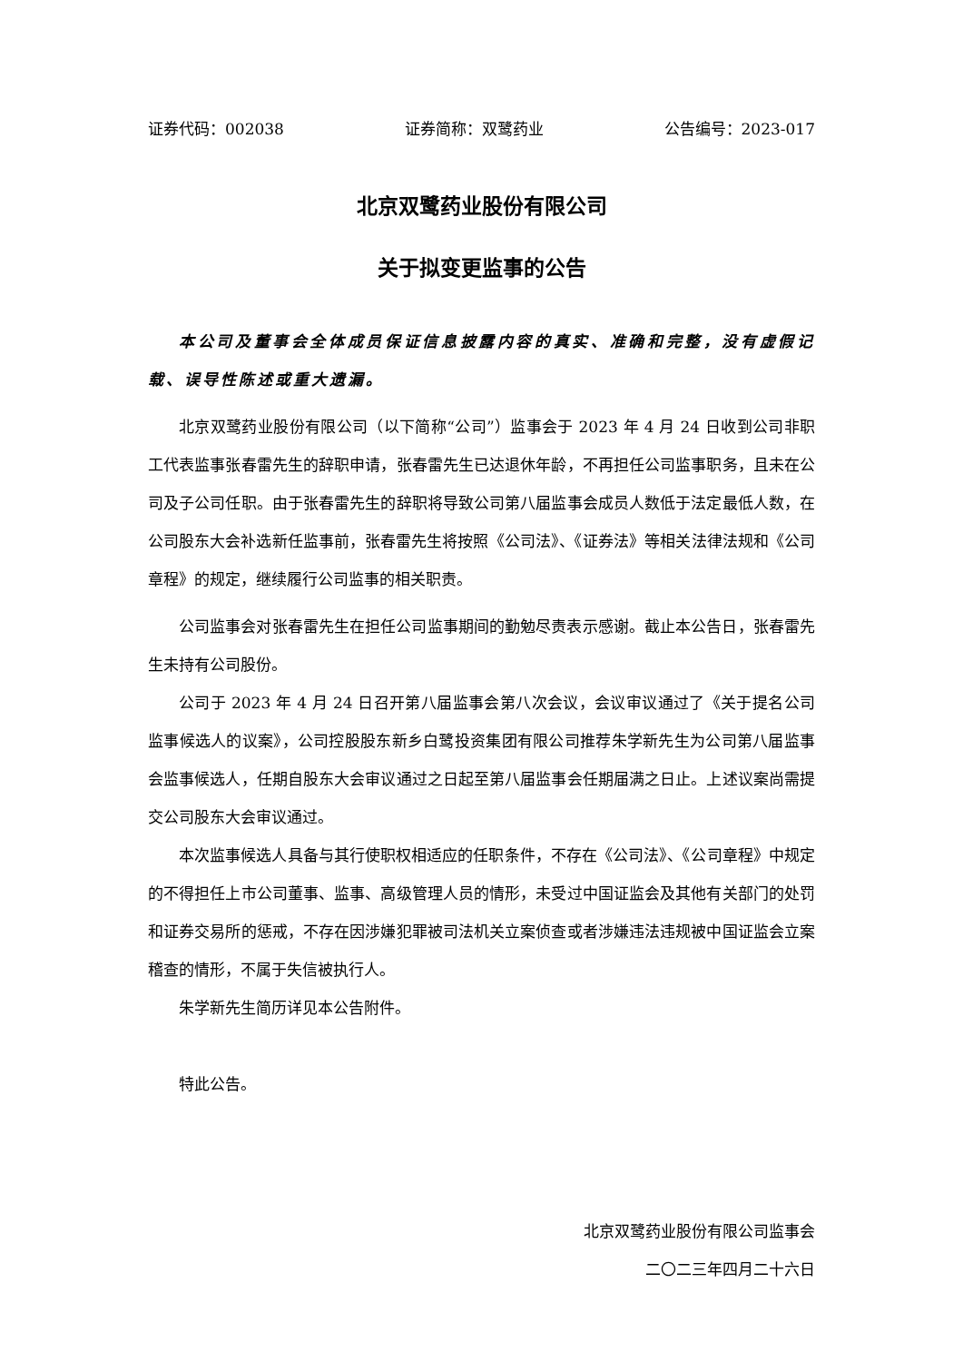证券代码：002038 证券简称：双鹭药业 公告编号：2023-017
北京双鹭药业股份有限公司
关于拟变更监事的公告
本公司及董事会全体成员保证信息披露内容的真实、准确和完整，没有虚假记载、误导性陈述或重大遗漏。
北京双鹭药业股份有限公司（以下简称“公司”）监事会于 2023 年 4 月 24 日收到公司非职工代表监事张春雷先生的辞职申请，张春雷先生已达退休年龄，不再担任公司监事职务，且未在公司及子公司任职。由于张春雷先生的辞职将导致公司第八届监事会成员人数低于法定最低人数，在公司股东大会补选新任监事前，张春雷先生将按照《公司法》、《证券法》等相关法律法规和《公司章程》的规定，继续履行公司监事的相关职责。
公司监事会对张春雷先生在担任公司监事期间的勤勉尽责表示感谢。截止本公告日，张春雷先生未持有公司股份。
公司于 2023 年 4 月 24 日召开第八届监事会第八次会议，会议审议通过了《关于提名公司监事候选人的议案》，公司控股股东新乡白鹭投资集团有限公司推荐朱学新先生为公司第八届监事会监事候选人，任期自股东大会审议通过之日起至第八届监事会任期届满之日止。上述议案尚需提交公司股东大会审议通过。
本次监事候选人具备与其行使职权相适应的任职条件，不存在《公司法》、《公司章程》中规定的不得担任上市公司董事、监事、高级管理人员的情形，未受过中国证监会及其他有关部门的处罚和证券交易所的惩戒，不存在因涉嫌犯罪被司法机关立案侦查或者涉嫌违法违规被中国证监会立案稽查的情形，不属于失信被执行人。
朱学新先生简历详见本公告附件。
特此公告。
北京双鹭药业股份有限公司监事会
二〇二三年四月二十六日